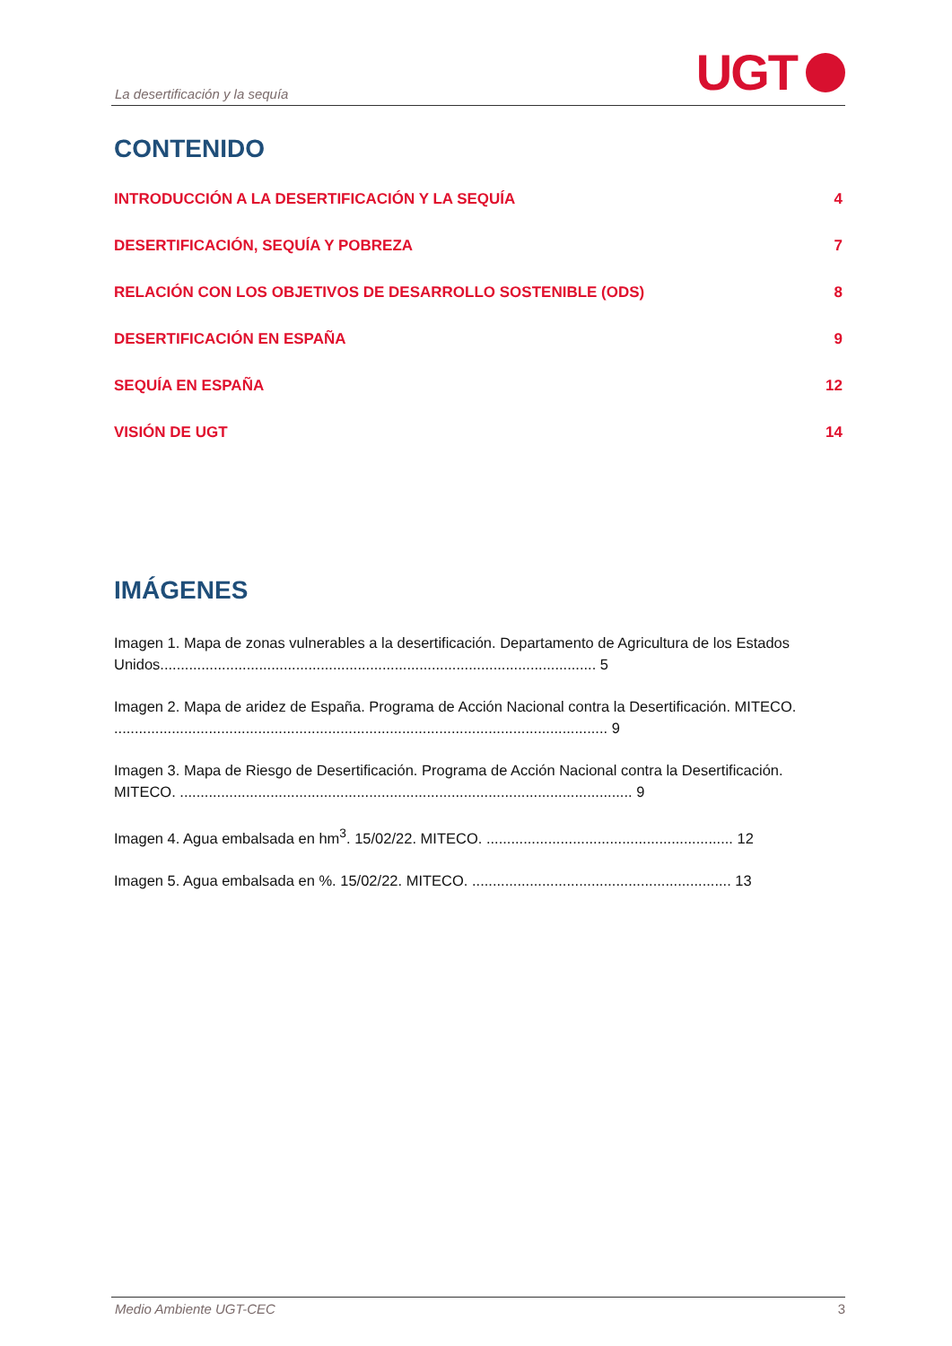La desertificación y la sequía
UGT
CONTENIDO
INTRODUCCIÓN A LA DESERTIFICACIÓN Y LA SEQUÍA 4
DESERTIFICACIÓN, SEQUÍA Y POBREZA 7
RELACIÓN CON LOS OBJETIVOS DE DESARROLLO SOSTENIBLE (ODS) 8
DESERTIFICACIÓN EN ESPAÑA 9
SEQUÍA EN ESPAÑA 12
VISIÓN DE UGT 14
IMÁGENES
Imagen 1. Mapa de zonas vulnerables a la desertificación. Departamento de Agricultura de los Estados Unidos.......................................................................................................... 5
Imagen 2. Mapa de aridez de España. Programa de Acción Nacional contra la Desertificación. MITECO. ........................................................................................................................ 9
Imagen 3. Mapa de Riesgo de Desertificación. Programa de Acción Nacional contra la Desertificación. MITECO. .............................................................................................................. 9
Imagen 4. Agua embalsada en hm<sup>3</sup>. 15/02/22. MITECO. ............................................................ 12
Imagen 5. Agua embalsada en %. 15/02/22. MITECO. ............................................................... 13
Medio Ambiente UGT-CEC 3